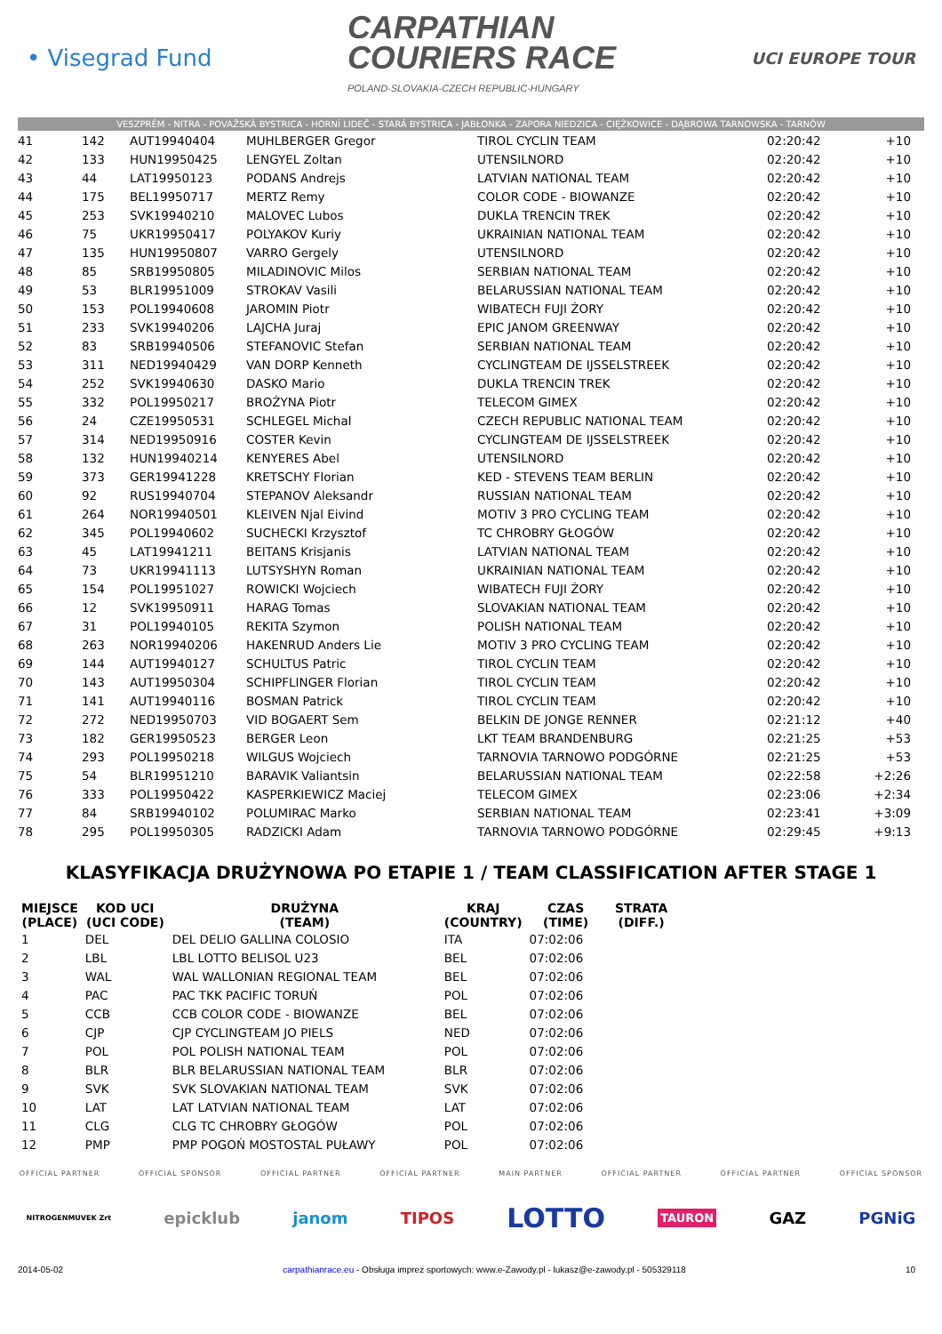• Visegrad Fund
CARPATHIAN
COURIERS RACE
POLAND-SLOVAKIA-CZECH REPUBLIC-HUNGARY
UCI EUROPE TOUR
VESZPRÉM - NITRA - POVAŽSKÁ BYSTRICA - HORNÍ LIDEČ - STARÁ BYSTRICA - JABŁONKA - ZAPORA NIEDZICA - CIĘŻKOWICE - DĄBROWA TARNOWSKA - TARNÓW
| 41 | 142 | AUT19940404 | MUHLBERGER Gregor | TIROL CYCLIN TEAM | 02:20:42 | +10 |
| 42 | 133 | HUN19950425 | LENGYEL Zoltan | UTENSILNORD | 02:20:42 | +10 |
| 43 | 44 | LAT19950123 | PODANS Andrejs | LATVIAN NATIONAL TEAM | 02:20:42 | +10 |
| 44 | 175 | BEL19950717 | MERTZ Remy | COLOR CODE - BIOWANZE | 02:20:42 | +10 |
| 45 | 253 | SVK19940210 | MALOVEC Lubos | DUKLA TRENCIN TREK | 02:20:42 | +10 |
| 46 | 75 | UKR19950417 | POLYAKOV Kuriy | UKRAINIAN NATIONAL TEAM | 02:20:42 | +10 |
| 47 | 135 | HUN19950807 | VARRO Gergely | UTENSILNORD | 02:20:42 | +10 |
| 48 | 85 | SRB19950805 | MILADINOVIC Milos | SERBIAN NATIONAL TEAM | 02:20:42 | +10 |
| 49 | 53 | BLR19951009 | STROKAV Vasili | BELARUSSIAN NATIONAL TEAM | 02:20:42 | +10 |
| 50 | 153 | POL19940608 | JAROMIN Piotr | WIBATECH FUJI ŻORY | 02:20:42 | +10 |
| 51 | 233 | SVK19940206 | LAJCHA Juraj | EPIC JANOM GREENWAY | 02:20:42 | +10 |
| 52 | 83 | SRB19940506 | STEFANOVIC Stefan | SERBIAN NATIONAL TEAM | 02:20:42 | +10 |
| 53 | 311 | NED19940429 | VAN DORP Kenneth | CYCLINGTEAM DE IJSSELSTREEK | 02:20:42 | +10 |
| 54 | 252 | SVK19940630 | DASKO Mario | DUKLA TRENCIN TREK | 02:20:42 | +10 |
| 55 | 332 | POL19950217 | BROŻYNA Piotr | TELECOM GIMEX | 02:20:42 | +10 |
| 56 | 24 | CZE19950531 | SCHLEGEL Michal | CZECH REPUBLIC NATIONAL TEAM | 02:20:42 | +10 |
| 57 | 314 | NED19950916 | COSTER Kevin | CYCLINGTEAM DE IJSSELSTREEK | 02:20:42 | +10 |
| 58 | 132 | HUN19940214 | KENYERES Abel | UTENSILNORD | 02:20:42 | +10 |
| 59 | 373 | GER19941228 | KRETSCHY Florian | KED - STEVENS TEAM BERLIN | 02:20:42 | +10 |
| 60 | 92 | RUS19940704 | STEPANOV Aleksandr | RUSSIAN NATIONAL TEAM | 02:20:42 | +10 |
| 61 | 264 | NOR19940501 | KLEIVEN Njal Eivind | MOTIV 3 PRO CYCLING TEAM | 02:20:42 | +10 |
| 62 | 345 | POL19940602 | SUCHECKI Krzysztof | TC CHROBRY GŁOGÓW | 02:20:42 | +10 |
| 63 | 45 | LAT19941211 | BEITANS Krisjanis | LATVIAN NATIONAL TEAM | 02:20:42 | +10 |
| 64 | 73 | UKR19941113 | LUTSYSHYN Roman | UKRAINIAN NATIONAL TEAM | 02:20:42 | +10 |
| 65 | 154 | POL19951027 | ROWICKI Wojciech | WIBATECH FUJI ŻORY | 02:20:42 | +10 |
| 66 | 12 | SVK19950911 | HARAG Tomas | SLOVAKIAN NATIONAL TEAM | 02:20:42 | +10 |
| 67 | 31 | POL19940105 | REKITA Szymon | POLISH NATIONAL TEAM | 02:20:42 | +10 |
| 68 | 263 | NOR19940206 | HAKENRUD Anders Lie | MOTIV 3 PRO CYCLING TEAM | 02:20:42 | +10 |
| 69 | 144 | AUT19940127 | SCHULTUS Patric | TIROL CYCLIN TEAM | 02:20:42 | +10 |
| 70 | 143 | AUT19950304 | SCHIPFLINGER Florian | TIROL CYCLIN TEAM | 02:20:42 | +10 |
| 71 | 141 | AUT19940116 | BOSMAN Patrick | TIROL CYCLIN TEAM | 02:20:42 | +10 |
| 72 | 272 | NED19950703 | VID BOGAERT Sem | BELKIN DE JONGE RENNER | 02:21:12 | +40 |
| 73 | 182 | GER19950523 | BERGER Leon | LKT TEAM BRANDENBURG | 02:21:25 | +53 |
| 74 | 293 | POL19950218 | WILGUS Wojciech | TARNOVIA TARNOWO PODGÓRNE | 02:21:25 | +53 |
| 75 | 54 | BLR19951210 | BARAVIK Valiantsin | BELARUSSIAN NATIONAL TEAM | 02:22:58 | +2:26 |
| 76 | 333 | POL19950422 | KASPERKIEWICZ Maciej | TELECOM GIMEX | 02:23:06 | +2:34 |
| 77 | 84 | SRB19940102 | POLUMIRAC Marko | SERBIAN NATIONAL TEAM | 02:23:41 | +3:09 |
| 78 | 295 | POL19950305 | RADZICKI Adam | TARNOVIA TARNOWO PODGÓRNE | 02:29:45 | +9:13 |
KLASYFIKACJA DRUŻYNOWA PO ETAPIE 1 / TEAM CLASSIFICATION AFTER STAGE 1
| MIEJSCE (PLACE) | KOD UCI (UCI CODE) | DRUŻYNA (TEAM) | KRAJ (COUNTRY) | CZAS (TIME) | STRATA (DIFF.) |
| --- | --- | --- | --- | --- | --- |
| 1 | DEL | DEL DELIO GALLINA COLOSIO | ITA | 07:02:06 | |
| 2 | LBL | LBL LOTTO BELISOL U23 | BEL | 07:02:06 | |
| 3 | WAL | WAL WALLONIAN REGIONAL TEAM | BEL | 07:02:06 | |
| 4 | PAC | PAC TKK PACIFIC TORUŃ | POL | 07:02:06 | |
| 5 | CCB | CCB COLOR CODE - BIOWANZE | BEL | 07:02:06 | |
| 6 | CJP | CJP CYCLINGTEAM JO PIELS | NED | 07:02:06 | |
| 7 | POL | POL POLISH NATIONAL TEAM | POL | 07:02:06 | |
| 8 | BLR | BLR BELARUSSIAN NATIONAL TEAM | BLR | 07:02:06 | |
| 9 | SVK | SVK SLOVAKIAN NATIONAL TEAM | SVK | 07:02:06 | |
| 10 | LAT | LAT LATVIAN NATIONAL TEAM | LAT | 07:02:06 | |
| 11 | CLG | CLG TC CHROBRY GŁOGÓW | POL | 07:02:06 | |
| 12 | PMP | PMP POGOŃ MOSTOSTAL PUŁAWY | POL | 07:02:06 | |
OFFICIAL PARTNER OFFICIAL SPONSOR OFFICIAL PARTNER OFFICIAL PARTNER MAIN PARTNER OFFICIAL PARTNER OFFICIAL PARTNER OFFICIAL SPONSOR
NITROGENMUVEK Zrt epicklub janom TIPOS LOTTO TAURON GAZ PGNiG
2014-05-02 carpathianrace.eu - Obsługa imprez sportowych: www.e-Zawody.pl - lukasz@e-zawody.pl - 505329118 10